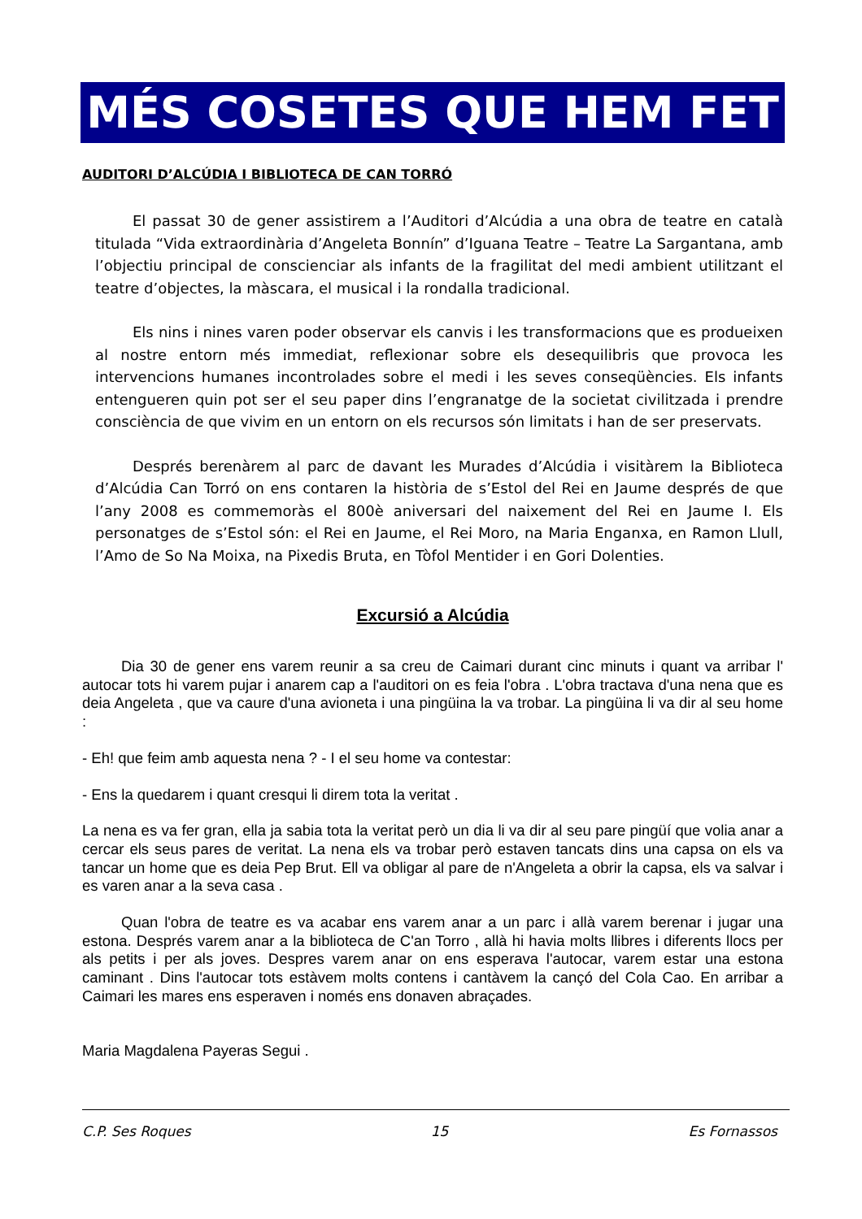MÉS COSETES QUE HEM FET
AUDITORI D’ALCÚDIA I BIBLIOTECA DE CAN TORRÓ
El passat 30 de gener assistirem a l’Auditori d’Alcúdia a una obra de teatre en català titulada “Vida extraordinària d’Angeleta Bonnín” d’Iguana Teatre – Teatre La Sargantana, amb l’objectiu principal de conscienciar als infants de la fragilitat del medi ambient utilitzant el teatre d’objectes, la màscara, el musical i la rondalla tradicional.
Els nins i nines varen poder observar els canvis i les transformacions que es produeixen al nostre entorn més immediat, reflexionar sobre els desequilibris que provoca les intervencions humanes incontrolades sobre el medi i les seves conseqüències. Els infants entengueren quin pot ser el seu paper dins l’engranatge de la societat civilitzada i prendre consciència de que vivim en un entorn on els recursos són limitats i han de ser preservats.
Després berenàrem al parc de davant les Murades d’Alcúdia i visitàrem la Biblioteca d’Alcúdia Can Torró on ens contaren la història de s’Estol del Rei en Jaume després de que l’any 2008 es commemoràs el 800è aniversari del naixement del Rei en Jaume I. Els personatges de s’Estol són: el Rei en Jaume, el Rei Moro, na Maria Enganxa, en Ramon Llull, l’Amo de So Na Moixa, na Pixedis Bruta, en Tòfol Mentider i en Gori Dolenties.
Excursió a Alcúdia
Dia 30 de gener ens varem reunir a sa creu de Caimari durant cinc minuts i quant va arribar l' autocar tots hi varem pujar i anarem cap a l'auditori on es feia l'obra . L'obra tractava d'una nena que es deia Angeleta , que va caure d'una avioneta i una pingüina la va trobar. La pingüina li va dir al seu home :
- Eh! que feim amb aquesta nena ? - I el seu home va contestar:
- Ens la quedarem i quant cresqui li direm tota la veritat .
La nena es va fer gran, ella ja sabia tota la veritat però un dia li va dir al seu pare pingüí que volia anar a cercar els seus pares de veritat. La nena els va trobar però estaven tancats dins una capsa on els va tancar un home que es deia Pep Brut. Ell va obligar al pare de n'Angeleta a obrir la capsa, els va salvar i es varen anar a la seva casa .
Quan l'obra de teatre es va acabar ens varem anar a un parc i allà varem berenar i jugar una estona. Després varem anar a la biblioteca de C'an Torro , allà hi havia molts llibres i diferents llocs per als petits i per als joves. Despres varem anar on ens esperava l'autocar, varem estar una estona caminant . Dins l'autocar tots estàvem molts contens i cantàvem la cançó del Cola Cao. En arribar a Caimari les mares ens esperaven i només ens donaven abraçades.
Maria Magdalena Payeras Segui .
C.P. Ses Roques 15 Es Fornassos